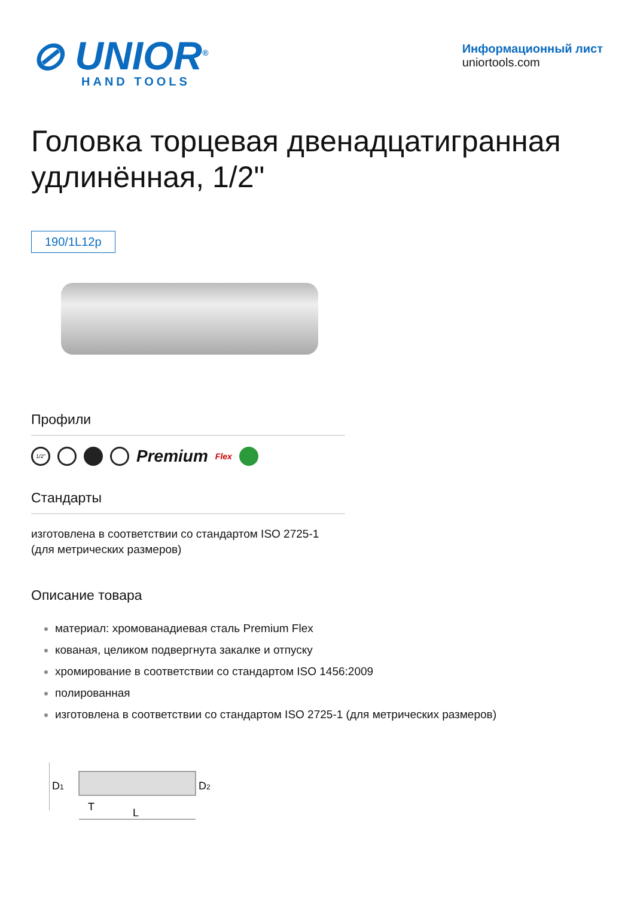⊘ UNIOR<sup>®</sup>
HAND TOOLS
Информационный лист
uniortools.com
Головка торцевая двенадцатигранная удлинённая, 1/2"
190/1L12p
Профили
1/2"
Premium Flex
Стандарты
изготовлена в соответствии со стандартом ISO 2725-1 (для метрических размеров)
Описание товара
материал: хромованадиевая сталь Premium Flex
кованая, целиком подвергнута закалке и отпуску
хромирование в соответствии со стандартом ISO 1456:2009
полированная
изготовлена в соответствии со стандартом ISO 2725-1 (для метрических размеров)
D1
D2
T
L